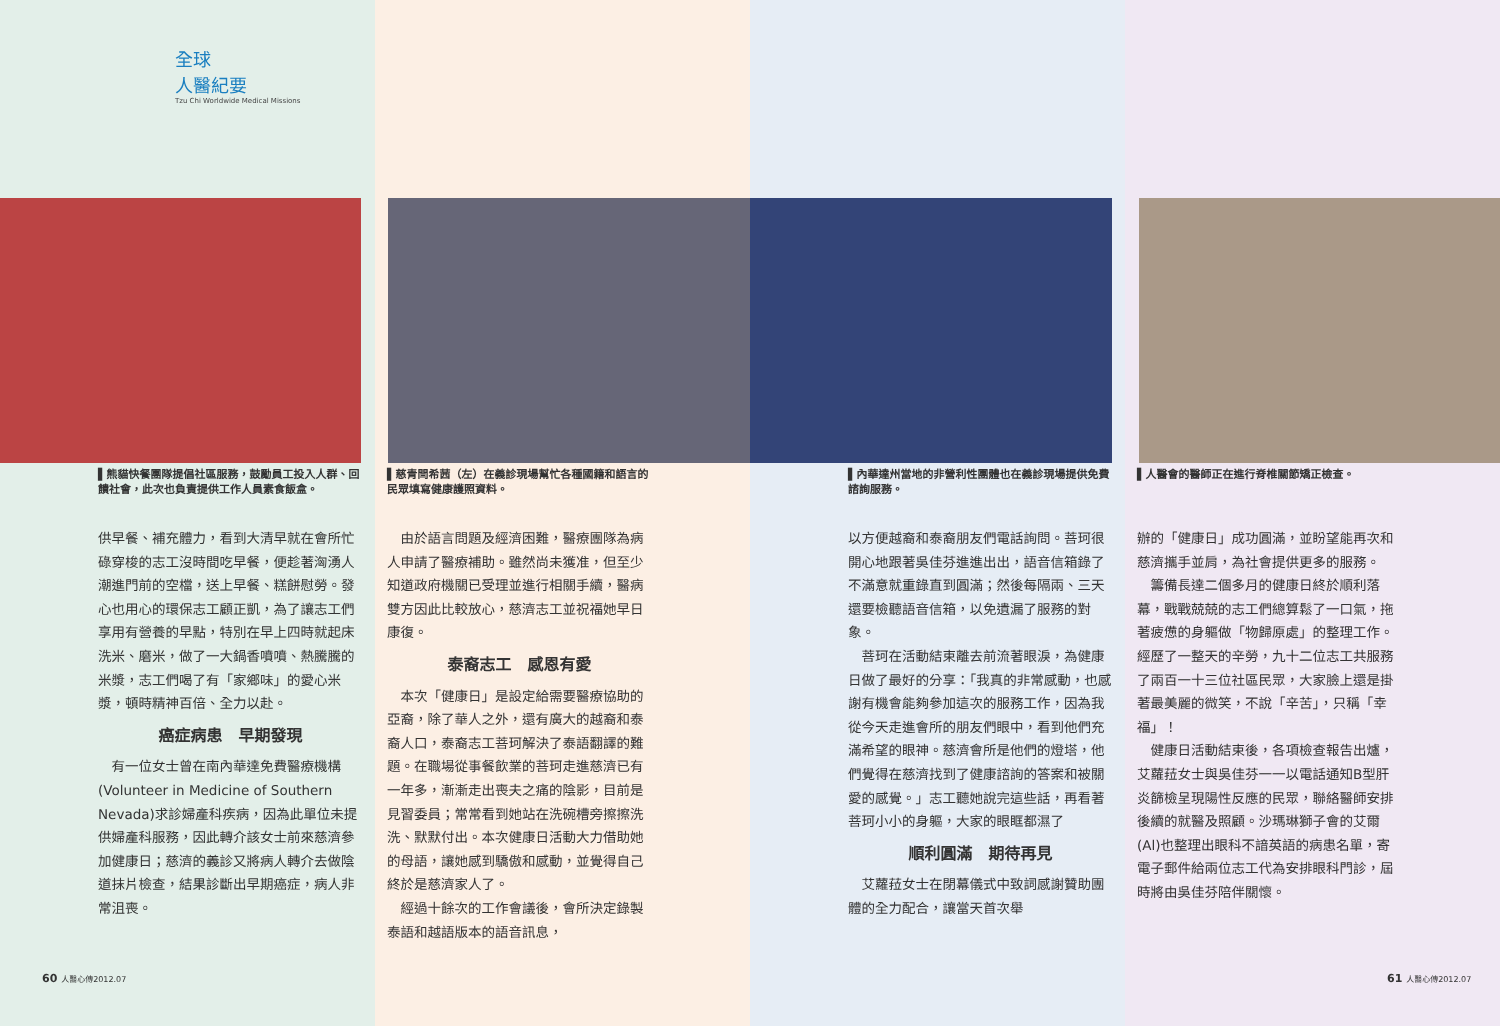全球
人醫紀要
Tzu Chi Worldwide Medical Missions
▌熊貓快餐團隊提倡社區服務，鼓勵員工投入人群、回饋社會，此次也負責提供工作人員素食飯盒。
供早餐、補充體力，看到大清早就在會所忙碌穿梭的志工沒時間吃早餐，便趁著洶湧人潮進門前的空檔，送上早餐、糕餅慰勞。發心也用心的環保志工顧正凱，為了讓志工們享用有營養的早點，特別在早上四時就起床洗米、磨米，做了一大鍋香噴噴、熱騰騰的米漿，志工們喝了有「家鄉味」的愛心米漿，頓時精神百倍、全力以赴。
癌症病患　早期發現
有一位女士曾在南內華達免費醫療機構(Volunteer in Medicine of Southern Nevada)求診婦產科疾病，因為此單位未提供婦產科服務，因此轉介該女士前來慈濟參加健康日；慈濟的義診又將病人轉介去做陰道抹片檢查，結果診斷出早期癌症，病人非常沮喪。
▌慈青閆希茜（左）在義診現場幫忙各種國籍和語言的民眾填寫健康護照資料。
由於語言問題及經濟困難，醫療團隊為病人申請了醫療補助。雖然尚未獲准，但至少知道政府機關已受理並進行相關手續，醫病雙方因此比較放心，慈濟志工並祝福她早日康復。
泰裔志工　感恩有愛
本次「健康日」是設定給需要醫療協助的亞裔，除了華人之外，還有廣大的越裔和泰裔人口，泰裔志工菩珂解決了泰語翻譯的難題。在職場從事餐飲業的菩珂走進慈濟已有一年多，漸漸走出喪夫之痛的陰影，目前是見習委員；常常看到她站在洗碗槽旁擦擦洗洗、默默付出。本次健康日活動大力借助她的母語，讓她感到驕傲和感動，並覺得自己終於是慈濟家人了。
經過十餘次的工作會議後，會所決定錄製泰語和越語版本的語音訊息，
▌內華達州當地的非營利性團體也在義診現場提供免費諮詢服務。
以方便越裔和泰裔朋友們電話詢問。菩珂很開心地跟著吳佳芬進進出出，語音信箱錄了不滿意就重錄直到圓滿；然後每隔兩、三天還要檢聽語音信箱，以免遺漏了服務的對象。
菩珂在活動結束離去前流著眼淚，為健康日做了最好的分享：「我真的非常感動，也感謝有機會能夠參加這次的服務工作，因為我從今天走進會所的朋友們眼中，看到他們充滿希望的眼神。慈濟會所是他們的燈塔，他們覺得在慈濟找到了健康諮詢的答案和被關愛的感覺。」志工聽她說完這些話，再看著菩珂小小的身軀，大家的眼眶都濕了
順利圓滿　期待再見
艾蘿菈女士在閉幕儀式中致詞感謝贊助團體的全力配合，讓當天首次舉
▌人醫會的醫師正在進行脊椎關節矯正檢查。
辦的「健康日」成功圓滿，並盼望能再次和慈濟攜手並肩，為社會提供更多的服務。
籌備長達二個多月的健康日終於順利落幕，戰戰兢兢的志工們總算鬆了一口氣，拖著疲憊的身軀做「物歸原處」的整理工作。經歷了一整天的辛勞，九十二位志工共服務了兩百一十三位社區民眾，大家臉上還是掛著最美麗的微笑，不說「辛苦」，只稱「幸福」！
健康日活動結束後，各項檢查報告出爐，艾蘿菈女士與吳佳芬一一以電話通知B型肝炎篩檢呈現陽性反應的民眾，聯絡醫師安排後續的就醫及照顧。沙瑪琳獅子會的艾爾(Al)也整理出眼科不諳英語的病患名單，寄電子郵件給兩位志工代為安排眼科門診，屆時將由吳佳芬陪伴關懷。
60 人醫心傳2012.07 61 人醫心傳2012.07